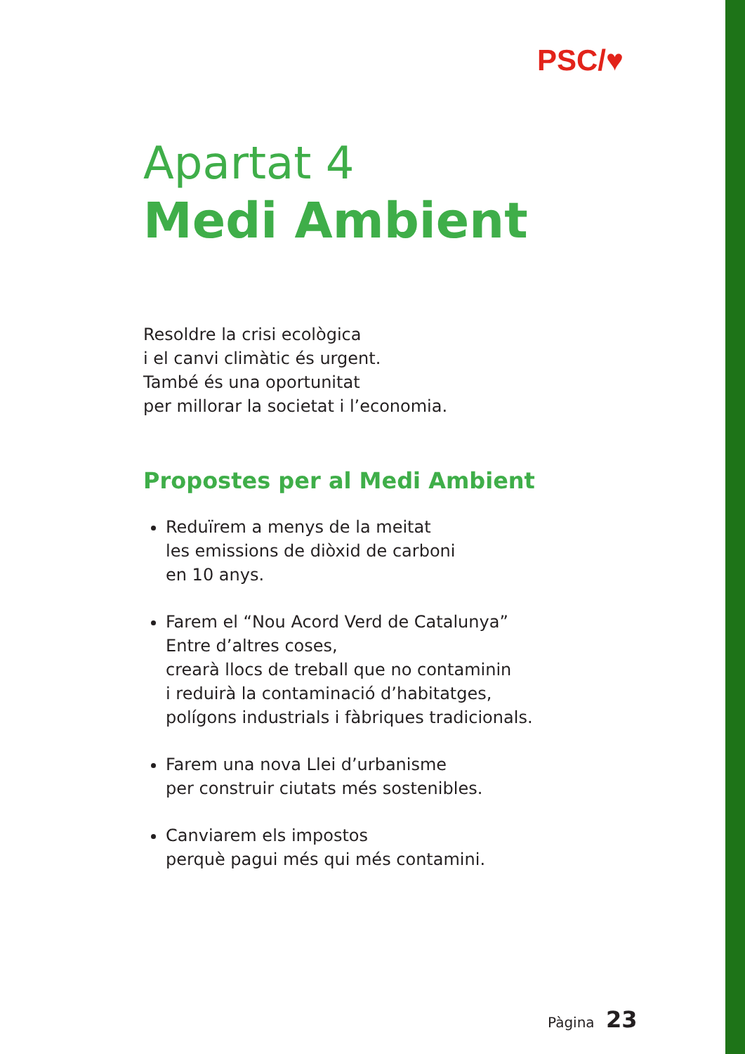PSC/♥
Apartat 4
Medi Ambient
Resoldre la crisi ecològica
i el canvi climàtic és urgent.
També és una oportunitat
per millorar la societat i l’economia.
Propostes per al Medi Ambient
Reduïrem a menys de la meitat
les emissions de diòxid de carboni
en 10 anys.
Farem el “Nou Acord Verd de Catalunya”
Entre d’altres coses,
crearà llocs de treball que no contaminin
i reduirà la contaminació d’habitatges,
polígons industrials i fàbriques tradicionals.
Farem una nova Llei d’urbanisme
per construir ciutats més sostenibles.
Canviarem els impostos
perquè pagui més qui més contamini.
Pàgina 23